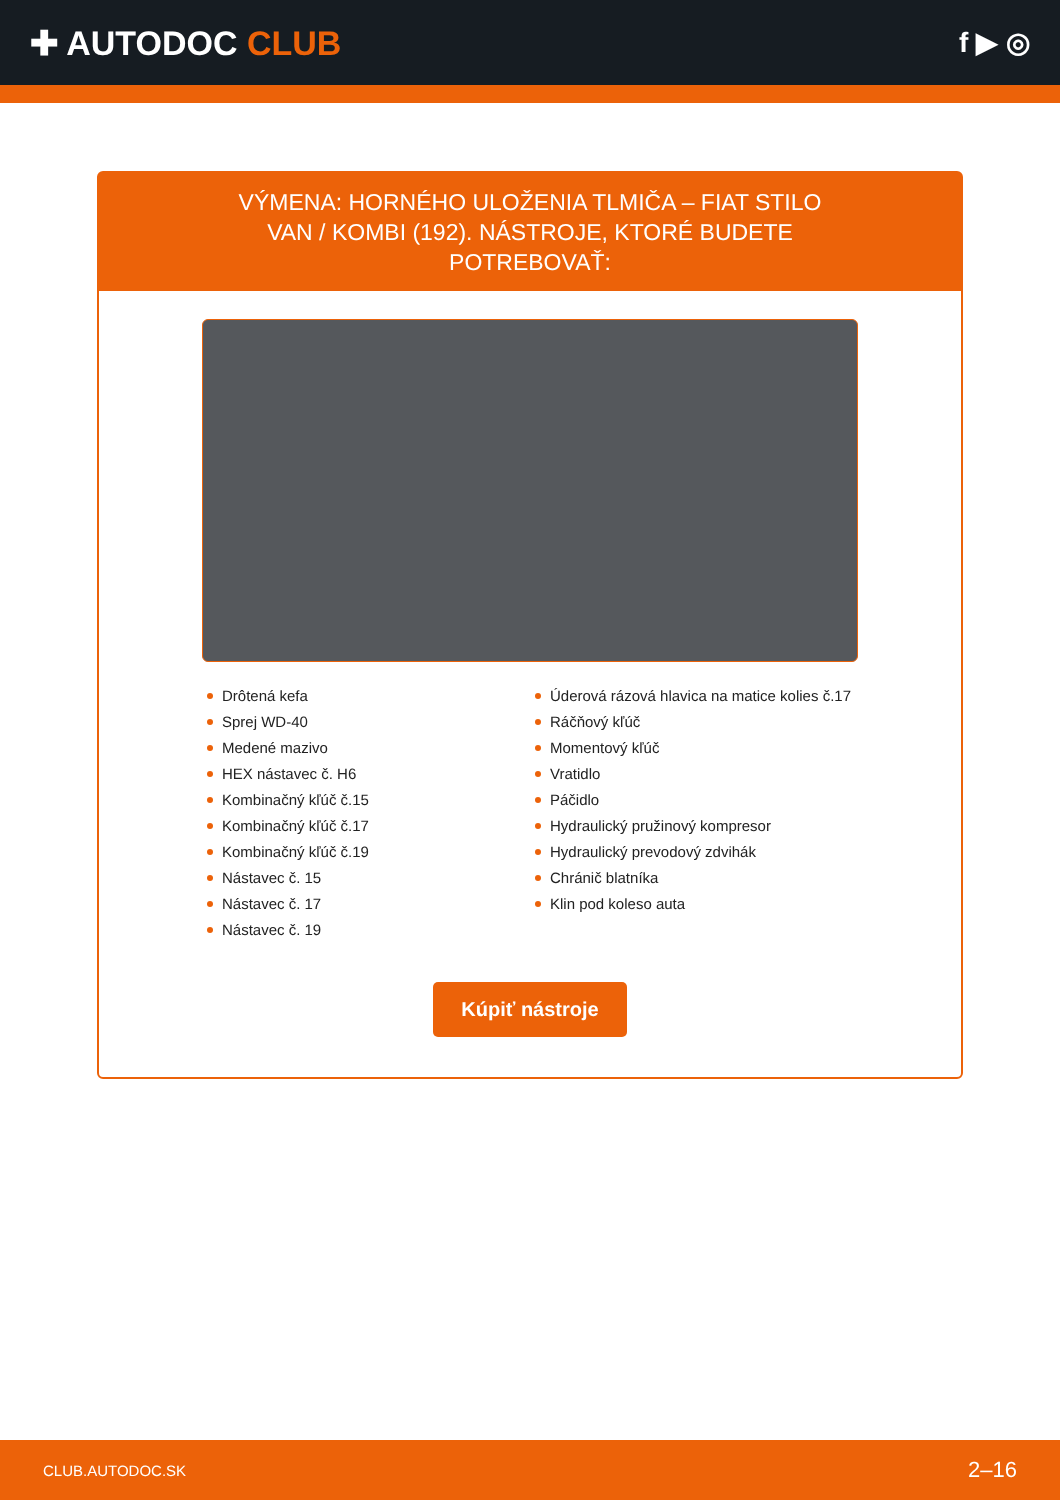✚ AUTODOC CLUB
f ▶ ◎
VÝMENA: HORNÉHO ULOŽENIA TLMIČA – FIAT STILO VAN / KOMBI (192). NÁSTROJE, KTORÉ BUDETE POTREBOVAŤ:
Drôtená kefa
Sprej WD-40
Medené mazivo
HEX nástavec č. H6
Kombinačný kľúč č.15
Kombinačný kľúč č.17
Kombinačný kľúč č.19
Nástavec č. 15
Nástavec č. 17
Nástavec č. 19
Úderová rázová hlavica na matice kolies č.17
Ráčňový kľúč
Momentový kľúč
Vratidlo
Páčidlo
Hydraulický pružinový kompresor
Hydraulický prevodový zdvihák
Chránič blatníka
Klin pod koleso auta
Kúpiť nástroje
CLUB.AUTODOC.SK 2–16